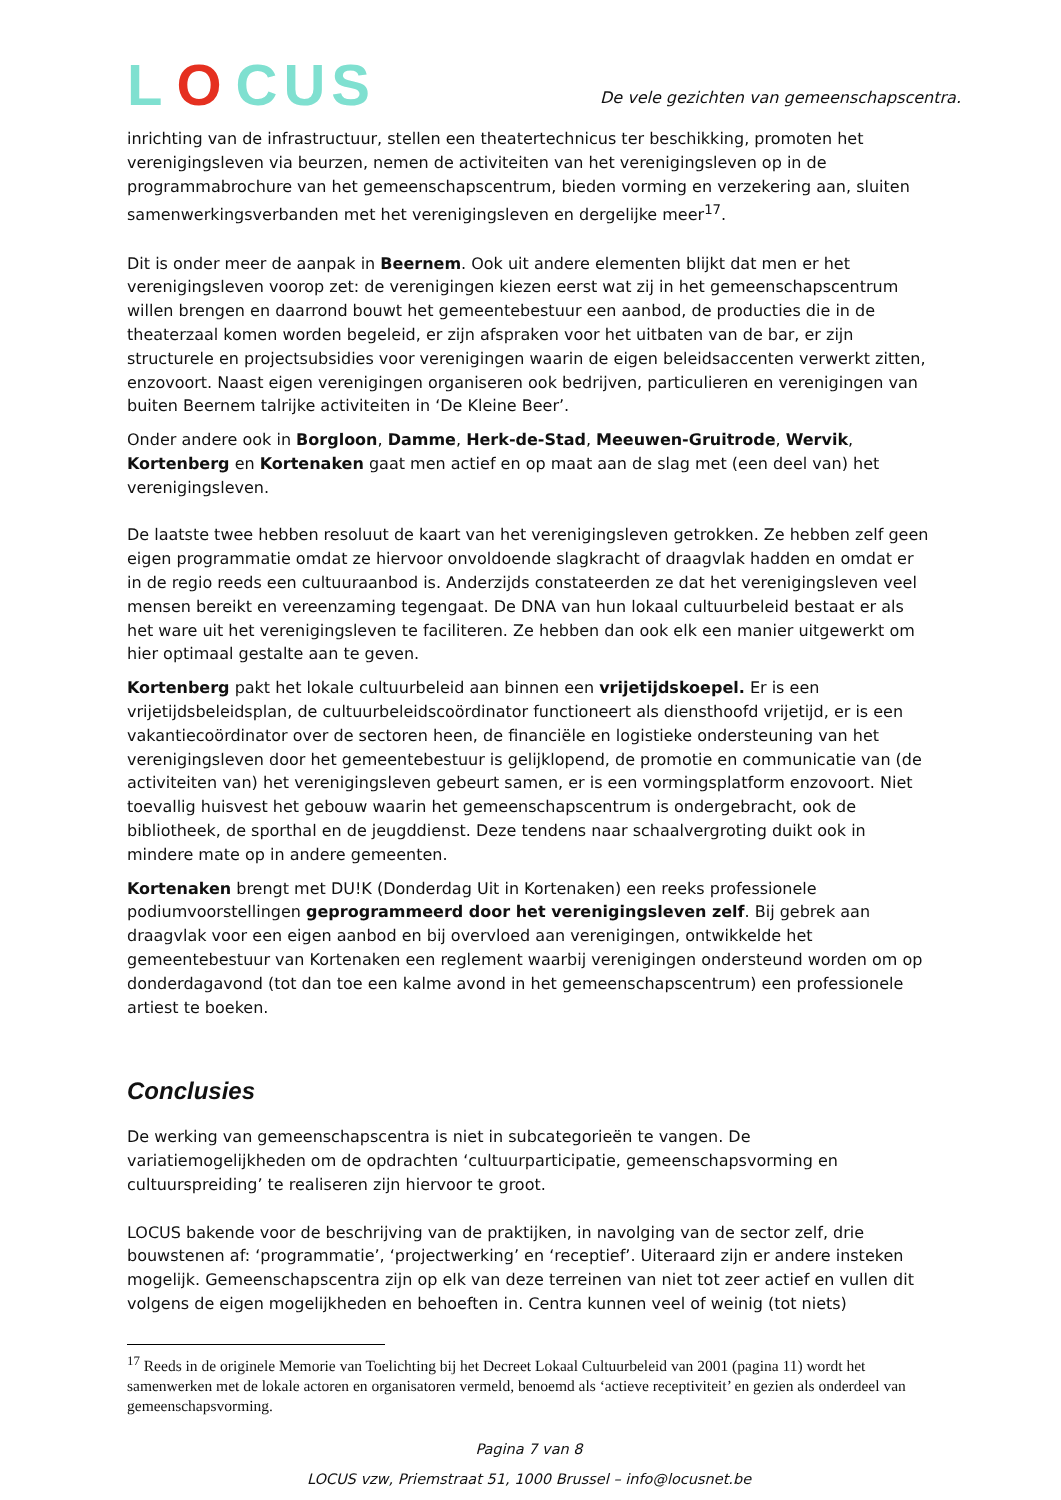L O CUS
De vele gezichten van gemeenschapscentra.
inrichting van de infrastructuur, stellen een theatertechnicus ter beschikking, promoten het verenigingsleven via beurzen, nemen de activiteiten van het verenigingsleven op in de programmabrochure van het gemeenschapscentrum, bieden vorming en verzekering aan, sluiten samenwerkingsverbanden met het verenigingsleven en dergelijke meer<sup>17</sup>.
Dit is onder meer de aanpak in Beernem. Ook uit andere elementen blijkt dat men er het verenigingsleven voorop zet: de verenigingen kiezen eerst wat zij in het gemeenschapscentrum willen brengen en daarrond bouwt het gemeentebestuur een aanbod, de producties die in de theaterzaal komen worden begeleid, er zijn afspraken voor het uitbaten van de bar, er zijn structurele en projectsubsidies voor verenigingen waarin de eigen beleidsaccenten verwerkt zitten, enzovoort. Naast eigen verenigingen organiseren ook bedrijven, particulieren en verenigingen van buiten Beernem talrijke activiteiten in ‘De Kleine Beer’.
Onder andere ook in Borgloon, Damme, Herk-de-Stad, Meeuwen-Gruitrode, Wervik, Kortenberg en Kortenaken gaat men actief en op maat aan de slag met (een deel van) het verenigingsleven.
De laatste twee hebben resoluut de kaart van het verenigingsleven getrokken. Ze hebben zelf geen eigen programmatie omdat ze hiervoor onvoldoende slagkracht of draagvlak hadden en omdat er in de regio reeds een cultuuraanbod is. Anderzijds constateerden ze dat het verenigingsleven veel mensen bereikt en vereenzaming tegengaat. De DNA van hun lokaal cultuurbeleid bestaat er als het ware uit het verenigingsleven te faciliteren. Ze hebben dan ook elk een manier uitgewerkt om hier optimaal gestalte aan te geven.
Kortenberg pakt het lokale cultuurbeleid aan binnen een vrijetijdskoepel. Er is een vrijetijdsbeleidsplan, de cultuurbeleidscoördinator functioneert als diensthoofd vrijetijd, er is een vakantiecoördinator over de sectoren heen, de financiële en logistieke ondersteuning van het verenigingsleven door het gemeentebestuur is gelijklopend, de promotie en communicatie van (de activiteiten van) het verenigingsleven gebeurt samen, er is een vormingsplatform enzovoort. Niet toevallig huisvest het gebouw waarin het gemeenschapscentrum is ondergebracht, ook de bibliotheek, de sporthal en de jeugddienst. Deze tendens naar schaalvergroting duikt ook in mindere mate op in andere gemeenten.
Kortenaken brengt met DU!K (Donderdag Uit in Kortenaken) een reeks professionele podiumvoorstellingen geprogrammeerd door het verenigingsleven zelf. Bij gebrek aan draagvlak voor een eigen aanbod en bij overvloed aan verenigingen, ontwikkelde het gemeentebestuur van Kortenaken een reglement waarbij verenigingen ondersteund worden om op donderdagavond (tot dan toe een kalme avond in het gemeenschapscentrum) een professionele artiest te boeken.
Conclusies
De werking van gemeenschapscentra is niet in subcategorieën te vangen. De variatiemogelijkheden om de opdrachten ‘cultuurparticipatie, gemeenschapsvorming en cultuurspreiding’ te realiseren zijn hiervoor te groot.
LOCUS bakende voor de beschrijving van de praktijken, in navolging van de sector zelf, drie bouwstenen af: ‘programmatie’, ‘projectwerking’ en ‘receptief’. Uiteraard zijn er andere insteken mogelijk. Gemeenschapscentra zijn op elk van deze terreinen van niet tot zeer actief en vullen dit volgens de eigen mogelijkheden en behoeften in. Centra kunnen veel of weinig (tot niets)
<sup>17</sup> Reeds in de originele Memorie van Toelichting bij het Decreet Lokaal Cultuurbeleid van 2001 (pagina 11) wordt het samenwerken met de lokale actoren en organisatoren vermeld, benoemd als ‘actieve receptiviteit’ en gezien als onderdeel van gemeenschapsvorming.
Pagina 7 van 8
LOCUS vzw, Priemstraat 51, 1000 Brussel – info@locusnet.be